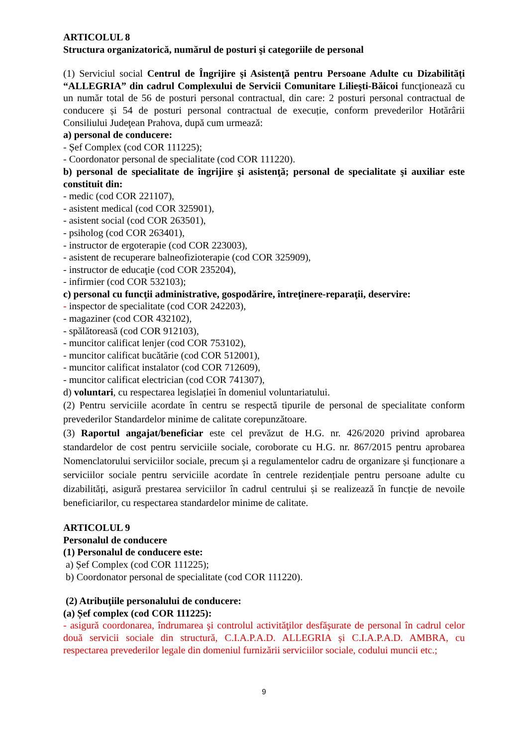ARTICOLUL 8
Structura organizatorică, numărul de posturi şi categoriile de personal
(1) Serviciul social Centrul de Îngrijire şi Asistenţă pentru Persoane Adulte cu Dizabilități “ALLEGRIA” din cadrul Complexului de Servicii Comunitare Lilieşti-Băicoi funcţionează cu un număr total de 56 de posturi personal contractual, din care: 2 posturi personal contractual de conducere și 54 de posturi personal contractual de execuție, conform prevederilor Hotărârii Consiliului Judeţean Prahova, după cum urmează:
a) personal de conducere:
- Șef Complex (cod COR 111225);
- Coordonator personal de specialitate (cod COR 111220).
b) personal de specialitate de îngrijire şi asistenţă; personal de specialitate şi auxiliar este constituit din:
- medic (cod COR 221107),
- asistent medical (cod COR 325901),
- asistent social (cod COR 263501),
- psiholog (cod COR 263401),
- instructor de ergoterapie (cod COR 223003),
- asistent de recuperare balneofizioterapie (cod COR 325909),
- instructor de educaţie (cod COR 235204),
- infirmier (cod COR 532103);
c) personal cu funcţii administrative, gospodărire, întreţinere-reparaţii, deservire:
- inspector de specialitate (cod COR 242203),
- magaziner (cod COR 432102),
- spălătoreasă (cod COR 912103),
- muncitor calificat lenjer (cod COR 753102),
- muncitor calificat bucătărie (cod COR 512001),
- muncitor calificat instalator (cod COR 712609),
- muncitor calificat electrician (cod COR 741307),
d) voluntari, cu respectarea legislației în domeniul voluntariatului.
(2) Pentru serviciile acordate în centru se respectă tipurile de personal de specialitate conform prevederilor Standardelor minime de calitate corepunzătoare.
(3) Raportul angajat/beneficiar este cel prevăzut de H.G. nr. 426/2020 privind aprobarea standardelor de cost pentru serviciile sociale, coroborate cu H.G. nr. 867/2015 pentru aprobarea Nomenclatorului serviciilor sociale, precum și a regulamentelor cadru de organizare și funcționare a serviciilor sociale pentru serviciile acordate în centrele rezidențiale pentru persoane adulte cu dizabilități, asigură prestarea serviciilor în cadrul centrului și se realizează în funcție de nevoile beneficiarilor, cu respectarea standardelor minime de calitate.
ARTICOLUL 9
Personalul de conducere
(1) Personalul de conducere este:
a) Șef Complex (cod COR 111225);
b) Coordonator personal de specialitate (cod COR 111220).
(2) Atribuţiile personalului de conducere:
(a) Șef complex (cod COR 111225):
- asigură coordonarea, îndrumarea şi controlul activităţilor desfăşurate de personal în cadrul celor două servicii sociale din structură, C.I.A.P.A.D. ALLEGRIA și C.I.A.P.A.D. AMBRA, cu respectarea prevederilor legale din domeniul furnizării serviciilor sociale, codului muncii etc.;
9